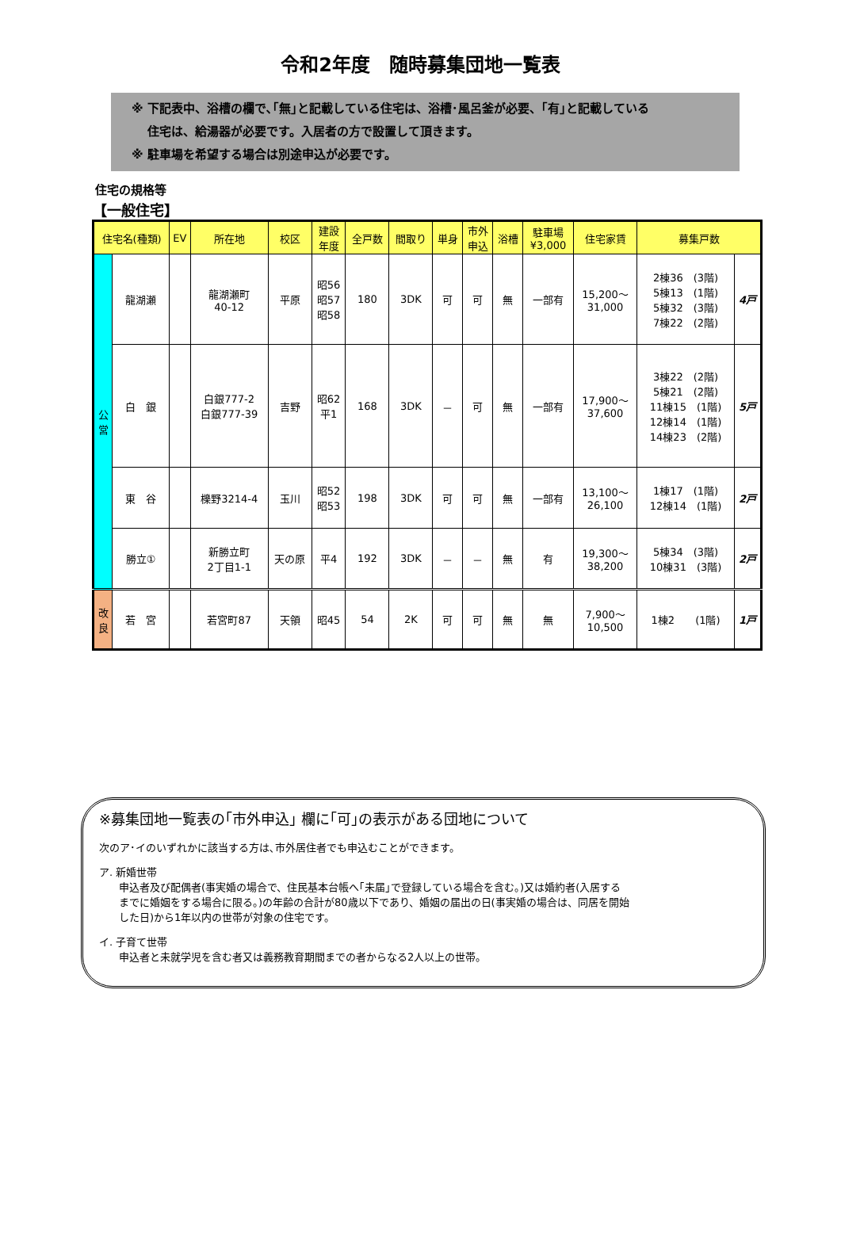令和2年度　随時募集団地一覧表
※ 下記表中、浴槽の欄で､｢無｣と記載している住宅は、浴槽･風呂釜が必要、｢有｣と記載している
　 住宅は、給湯器が必要です。入居者の方で設置して頂きます。
※ 駐車場を希望する場合は別途申込が必要です。
住宅の規格等
【一般住宅】
| 住宅名(種類) | | EV | 所在地 | 校区 | 建設 年度 | 全戸数 | 間取り | 単身 | 市外 申込 | 浴槽 | 駐車場 ¥3,000 | 住宅家賃 | 募集戸数 | |
| --- | --- | --- | --- | --- | --- | --- | --- | --- | --- | --- | --- | --- | --- | --- |
| 公 営 | 龍湖瀬 | | 龍湖瀬町 40-12 | 平原 | 昭56 昭57 昭58 | 180 | 3DK | 可 | 可 | 無 | 一部有 | 15,200～ 31,000 | 2棟36 (3階) 5棟13 (1階) 5棟32 (3階) 7棟22 (2階) | 4戸 |
| | 白 銀 | | 白銀777-2 白銀777-39 | 吉野 | 昭62 平1 | 168 | 3DK | － | 可 | 無 | 一部有 | 17,900～ 37,600 | 3棟22 (2階) 5棟21 (2階) 11棟15 (1階) 12棟14 (1階) 14棟23 (2階) | 5戸 |
| | 東 谷 | | 櫟野3214-4 | 玉川 | 昭52 昭53 | 198 | 3DK | 可 | 可 | 無 | 一部有 | 13,100～ 26,100 | 1棟17 (1階) 12棟14 (1階) | 2戸 |
| | 勝立① | | 新勝立町 2丁目1-1 | 天の原 | 平4 | 192 | 3DK | － | － | 無 | 有 | 19,300～ 38,200 | 5棟34 (3階) 10棟31 (3階) | 2戸 |
| 改 良 | 若 宮 | | 若宮町87 | 天領 | 昭45 | 54 | 2K | 可 | 可 | 無 | 無 | 7,900～ 10,500 | 1棟2 (1階) | 1戸 |
※募集団地一覧表の｢市外申込｣ 欄に｢可｣の表示がある団地について
次のア･イのいずれかに該当する方は､市外居住者でも申込むことができます。
ア. 新婚世帯
申込者及び配偶者(事実婚の場合で、住民基本台帳へ｢未届｣で登録している場合を含む。)又は婚約者(入居する
までに婚姻をする場合に限る。)の年齢の合計が80歳以下であり、婚姻の届出の日(事実婚の場合は、同居を開始
した日)から1年以内の世帯が対象の住宅です。
イ. 子育て世帯
申込者と未就学児を含む者又は義務教育期間までの者からなる2人以上の世帯。